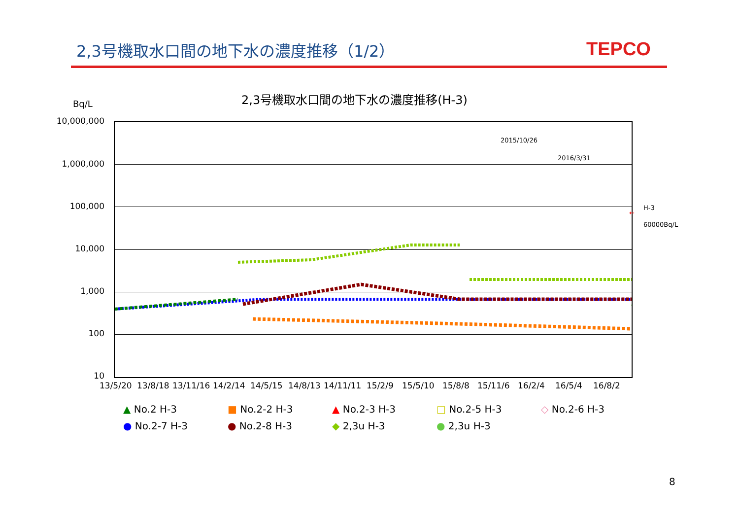2,3号機取水口間の地下水の濃度推移（1/2）
TEPCO
Bq/L
2,3号機取水口間の地下水の濃度推移(H-3)
10,000,000
1,000,000
100,000
10,000
1,000
100
10
2015/10/26
2016/3/31
H-3
←
60000Bq/L
13/5/20 13/8/18 13/11/16 14/2/14 14/5/15 14/8/13 14/11/11 15/2/9 15/5/10 15/8/8 15/11/6 16/2/4 16/5/4 16/8/2
▲ No.2 H-3
■ No.2-2 H-3
▲ No.2-3 H-3
□ No.2-5 H-3
◇ No.2-6 H-3
● No.2-7 H-3
● No.2-8 H-3
◆ 2,3u H-3
● 2,3u H-3
8